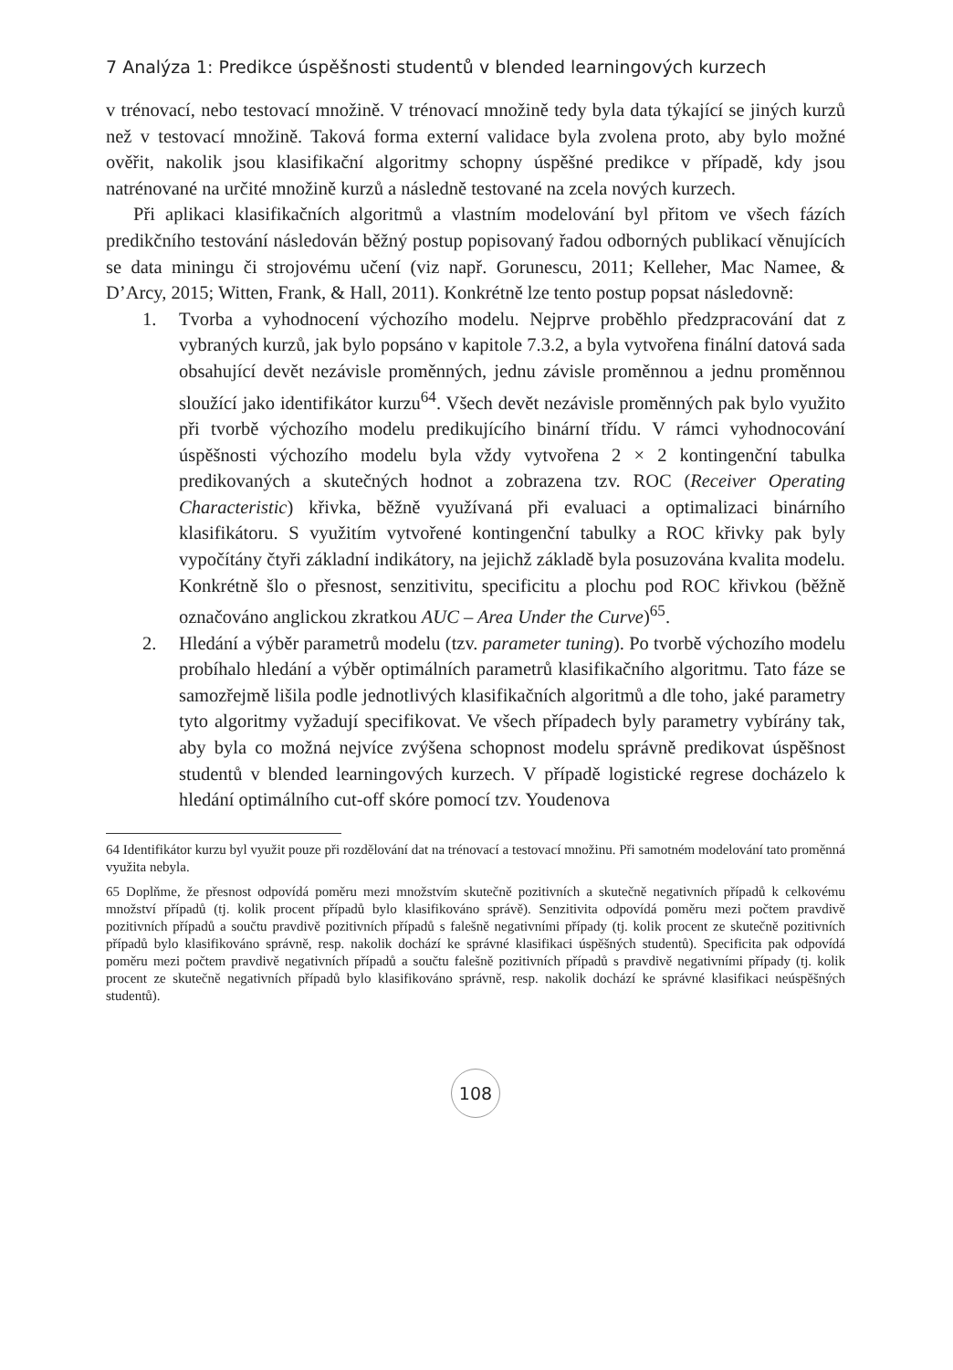7 Analýza 1: Predikce úspěšnosti studentů v blended learningových kurzech
v trénovací, nebo testovací množině. V trénovací množině tedy byla data týkající se jiných kurzů než v testovací množině. Taková forma externí validace byla zvolena proto, aby bylo možné ověřit, nakolik jsou klasifikační algoritmy schopny úspěšné predikce v případě, kdy jsou natrénované na určité množině kurzů a následně testované na zcela nových kurzech.
Při aplikaci klasifikačních algoritmů a vlastním modelování byl přitom ve všech fázích predikčního testování následován běžný postup popisovaný řadou odborných publikací věnujících se data miningu či strojovému učení (viz např. Gorunescu, 2011; Kelleher, Mac Namee, & D’Arcy, 2015; Witten, Frank, & Hall, 2011). Konkrétně lze tento postup popsat následovně:
1. Tvorba a vyhodnocení výchozího modelu. Nejprve proběhlo předzpracování dat z vybraných kurzů, jak bylo popsáno v kapitole 7.3.2, a byla vytvořena finální datová sada obsahující devět nezávisle proměnných, jednu závisle proměnnou a jednu proměnnou sloužící jako identifikátor kurzu<sup>64</sup>. Všech devět nezávisle proměnných pak bylo využito při tvorbě výchozího modelu predikujícího binární třídu. V rámci vyhodnocování úspěšnosti výchozího modelu byla vždy vytvořena 2 × 2 kontingenční tabulka predikovaných a skutečných hodnot a zobrazena tzv. ROC (Receiver Operating Characteristic) křivka, běžně využívaná při evaluaci a optimalizaci binárního klasifikátoru. S využitím vytvořené kontingenční tabulky a ROC křivky pak byly vypočítány čtyři základní indikátory, na jejichž základě byla posuzována kvalita modelu. Konkrétně šlo o přesnost, senzitivitu, specificitu a plochu pod ROC křivkou (běžně označováno anglickou zkratkou AUC – Area Under the Curve)<sup>65</sup>.
2. Hledání a výběr parametrů modelu (tzv. parameter tuning). Po tvorbě výchozího modelu probíhalo hledání a výběr optimálních parametrů klasifikačního algoritmu. Tato fáze se samozřejmě lišila podle jednotlivých klasifikačních algoritmů a dle toho, jaké parametry tyto algoritmy vyžadují specifikovat. Ve všech případech byly parametry vybírány tak, aby byla co možná nejvíce zvýšena schopnost modelu správně predikovat úspěšnost studentů v blended learningových kurzech. V případě logistické regrese docházelo k hledání optimálního cut-off skóre pomocí tzv. Youdenova
64 Identifikátor kurzu byl využit pouze při rozdělování dat na trénovací a testovací množinu. Při samotném modelování tato proměnná využita nebyla.
65 Doplňme, že přesnost odpovídá poměru mezi množstvím skutečně pozitivních a skutečně negativních případů k celkovému množství případů (tj. kolik procent případů bylo klasifikováno správě). Senzitivita odpovídá poměru mezi počtem pravdivě pozitivních případů a součtu pravdivě pozitivních případů s falešně negativními případy (tj. kolik procent ze skutečně pozitivních případů bylo klasifikováno správně, resp. nakolik dochází ke správné klasifikaci úspěšných studentů). Specificita pak odpovídá poměru mezi počtem pravdivě negativních případů a součtu falešně pozitivních případů s pravdivě negativními případy (tj. kolik procent ze skutečně negativních případů bylo klasifikováno správně, resp. nakolik dochází ke správné klasifikaci neúspěšných studentů).
108